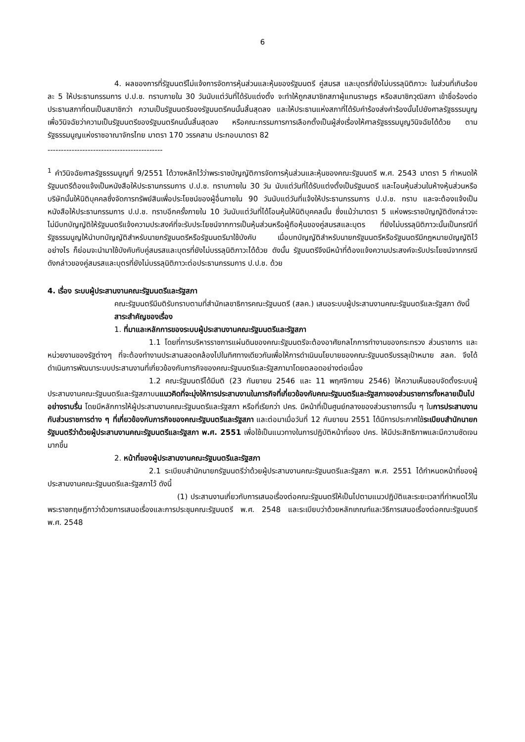6
4. ผลของการที่รัฐมนตรีไม่แจ้งการจัดการหุ้นส่วนและหุ้นของรัฐมนตรี คู่สมรส และบุตรที่ยังไม่บรรลุนิติภาวะ ในส่วนที่เกินร้อยละ 5 ให้ประธานกรรมการ ป.ป.ช. ทราบภายใน 30 วันนับแต่วันที่ได้รับแต่งตั้ง จะทำให้ถูกสมาชิกสภาผู้แทนราษฎร หรือสมาชิกวุฒิสภา เข้าชื่อร้องต่อประธานสภาที่ตนเป็นสมาชิกว่า ความเป็นรัฐมนตรีของรัฐมนตรีคนนั้นสิ้นสุดลง และให้ประธานแห่งสภาที่ได้รับคำร้องส่งคำร้องนั้นไปยังศาลรัฐธรรมนูญเพื่อวินิจฉัยว่าความเป็นรัฐมนตรีของรัฐมนตรีคนนั้นสิ้นสุดลง หรือคณะกรรมการการเลือกตั้งเป็นผู้ส่งเรื่องให้ศาลรัฐธรรมนูญวินิจฉัยได้ด้วย ตามรัฐธรรมนูญแห่งราชอาณาจักรไทย มาตรา 170 วรรคสาม ประกอบมาตรา 82
-------------------------------------------
<sup>1</sup> คำวินิจฉัยศาลรัฐธรรมนูญที่ 9/2551 ได้วางหลักไว้ว่าพระราชบัญญัติการจัดการหุ้นส่วนและหุ้นของคณะรัฐมนตรี พ.ศ. 2543 มาตรา 5 กำหนดให้รัฐมนตรีต้องแจ้งเป็นหนังสือให้ประธานกรรมการ ป.ป.ช. ทราบภายใน 30 วัน นับแต่วันที่ได้รับแต่งตั้งเป็นรัฐมนตรี และโอนหุ้นส่วนในห้างหุ้นส่วนหรือบริษัทนั้นให้นิติบุคคลซึ่งจัดการทรัพย์สินเพื่อประโยชน์ของผู้อื่นภายใน 90 วันนับแต่วันที่แจ้งให้ประธานกรรมการ ป.ป.ช. ทราบ และจะต้องแจ้งเป็นหนังสือให้ประธานกรรมการ ป.ป.ช. ทราบอีกครั้งภายใน 10 วันนับแต่วันที่ได้โอนหุ้นให้นิติบุคคลนั้น ซึ่งแม้ว่ามาตรา 5 แห่งพระราชบัญญัติดังกล่าวจะไม่มีบทบัญญัติให้รัฐมนตรีแจ้งความประสงค์ที่จะรับประโยชน์จากการเป็นหุ้นส่วนหรือผู้ถือหุ้นของคู่สมรสและบุตร ที่ยังไม่บรรลุนิติภาวะนั้นเป็นกรณีที่รัฐธรรมนูญให้นำบทบัญญัติสำหรับนายกรัฐมนตรีหรือรัฐมนตรีมาใช้บังคับ เมื่อบทบัญญัติสำหรับนายกรัฐมนตรีหรือรัฐมนตรีมีกฎหมายบัญญัติไว้อย่างไร ก็ย่อมจะนำมาใช้บังคับกับคู่สมรสและบุตรที่ยังไม่บรรลุนิติภาวะได้ด้วย ดังนั้น รัฐมนตรีจึงมีหน้าที่ต้องแจ้งความประสงค์จะรับประโยชน์จากกรณีดังกล่าวของคู่สมรสและบุตรที่ยังไม่บรรลุนิติภาวะต่อประธานกรรมการ ป.ป.ช. ด้วย
4. เรื่อง ระบบผู้ประสานงานคณะรัฐมนตรีและรัฐสภา
คณะรัฐมนตรีมีมติรับทราบตามที่สำนักเลขาธิการคณะรัฐมนตรี (สลค.) เสนอระบบผู้ประสานงานคณะรัฐมนตรีและรัฐสภา ดังนี้
สาระสำคัญของเรื่อง
1. ที่มาและหลักการของระบบผู้ประสานงานคณะรัฐมนตรีและรัฐสภา
1.1 โดยที่การบริหารราชการแผ่นดินของคณะรัฐมนตรีจะต้องอาศัยกลไกการทำงานของกระทรวง ส่วนราชการ และหน่วยงานของรัฐต่างๆ ที่จะต้องทำงานประสานสอดคล้องไปในทิศทางเดียวกันเพื่อให้การดำเนินนโยบายของคณะรัฐมนตรีบรรลุเป้าหมาย สลค. จึงได้ดำเนินการพัฒนาระบบประสานงานที่เกี่ยวข้องกับภารกิจของคณะรัฐมนตรีและรัฐสภามาโดยตลอดอย่างต่อเนื่อง
1.2 คณะรัฐมนตรีได้มีมติ (23 กันยายน 2546 และ 11 พฤศจิกายน 2546) ให้ความเห็นชอบจัดตั้งระบบผู้ประสานงานคณะรัฐมนตรีและรัฐสภาบนแนวคิดที่จะมุ่งให้การประสานงานในภารกิจที่เกี่ยวข้องกับคณะรัฐมนตรีและรัฐสภาของส่วนราชการทั้งหลายเป็นไปอย่างราบรื่น โดยมีหลักการให้ผู้ประสานงานคณะรัฐมนตรีและรัฐสภา หรือที่เรียกว่า ปคร. มีหน้าที่เป็นศูนย์กลางของส่วนราชการนั้น ๆ ในการประสานงานกับส่วนราชการต่าง ๆ ที่เกี่ยวข้องกับภารกิจของคณะรัฐมนตรีและรัฐสภา และต่อมาเมื่อวันที่ 12 กันยายน 2551 ได้มีการประกาศใช้ระเบียบสำนักนายกรัฐมนตรีว่าด้วยผู้ประสานงานคณะรัฐมนตรีและรัฐสภา พ.ศ. 2551 เพื่อใช้เป็นแนวทางในการปฏิบัติหน้าที่ของ ปคร. ให้มีประสิทธิภาพและมีความชัดเจนมากขึ้น
2. หน้าที่ของผู้ประสานงานคณะรัฐมนตรีและรัฐสภา
2.1 ระเบียบสำนักนายกรัฐมนตรีว่าด้วยผู้ประสานงานคณะรัฐมนตรีและรัฐสภา พ.ศ. 2551 ได้กำหนดหน้าที่ของผู้ประสานงานคณะรัฐมนตรีและรัฐสภาไว้ ดังนี้
(1) ประสานงานเกี่ยวกับการเสนอเรื่องต่อคณะรัฐมนตรีให้เป็นไปตามแนวปฏิบัติและระยะเวลาที่กำหนดไว้ในพระราชกฤษฎีกาว่าด้วยการเสนอเรื่องและการประชุมคณะรัฐมนตรี พ.ศ. 2548 และระเบียบว่าด้วยหลักเกณฑ์และวิธีการเสนอเรื่องต่อคณะรัฐมนตรี พ.ศ. 2548